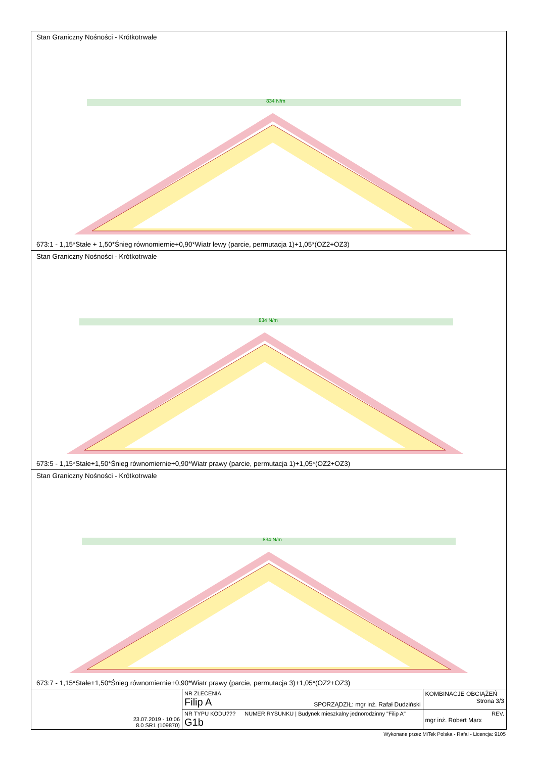Stan Graniczny Nośności - Krótkotrwałe
834 N/m
673:1 - 1,15*Stałe + 1,50*Śnieg równomiernie+0,90*Wiatr lewy (parcie, permutacja 1)+1,05*(OZ2+OZ3)
Stan Graniczny Nośności - Krótkotrwałe
834 N/m
673:5 - 1,15*Stałe+1,50*Śnieg równomiernie+0,90*Wiatr prawy (parcie, permutacja 1)+1,05*(OZ2+OZ3)
Stan Graniczny Nośności - Krótkotrwałe
834 N/m
673:7 - 1,15*Stałe+1,50*Śnieg równomiernie+0,90*Wiatr prawy (parcie, permutacja 3)+1,05*(OZ2+OZ3)
| 23.07.2019 - 10:06 8.0 SR1 (109870) | NR ZLECENIA Filip A | SPORZĄDZIŁ: mgr inż. Rafał Dudziński | KOMBINACJE OBCIĄŻEŃ Strona 3/3 |
| | NR TYPU KODU??? G1b | NUMER RYSUNKU / Budynek mieszkalny jednorodzinny "Filip A" | REV. mgr inż. Robert Marx |
Wykonane przez MiTek Polska - Rafal - Licencja: 9105